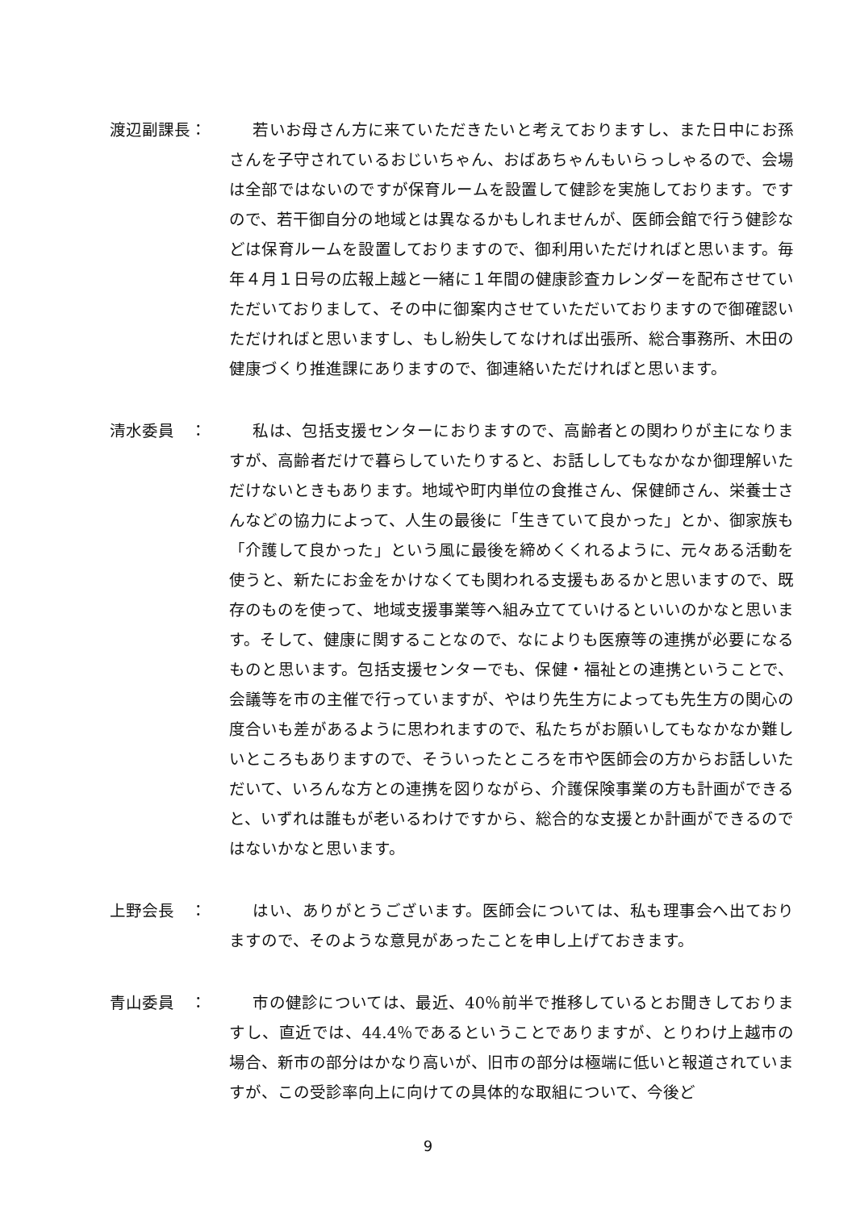渡辺副課長： 若いお母さん方に来ていただきたいと考えておりますし、また日中にお孫さんを子守されているおじいちゃん、おばあちゃんもいらっしゃるので、会場は全部ではないのですが保育ルームを設置して健診を実施しております。ですので、若干御自分の地域とは異なるかもしれませんが、医師会館で行う健診などは保育ルームを設置しておりますので、御利用いただければと思います。毎年４月１日号の広報上越と一緒に１年間の健康診査カレンダーを配布させていただいておりまして、その中に御案内させていただいておりますので御確認いただければと思いますし、もし紛失してなければ出張所、総合事務所、木田の健康づくり推進課にありますので、御連絡いただければと思います。
清水委員　： 私は、包括支援センターにおりますので、高齢者との関わりが主になりますが、高齢者だけで暮らしていたりすると、お話ししてもなかなか御理解いただけないときもあります。地域や町内単位の食推さん、保健師さん、栄養士さんなどの協力によって、人生の最後に「生きていて良かった」とか、御家族も「介護して良かった」という風に最後を締めくくれるように、元々ある活動を使うと、新たにお金をかけなくても関われる支援もあるかと思いますので、既存のものを使って、地域支援事業等へ組み立てていけるといいのかなと思います。そして、健康に関することなので、なによりも医療等の連携が必要になるものと思います。包括支援センターでも、保健・福祉との連携ということで、会議等を市の主催で行っていますが、やはり先生方によっても先生方の関心の度合いも差があるように思われますので、私たちがお願いしてもなかなか難しいところもありますので、そういったところを市や医師会の方からお話しいただいて、いろんな方との連携を図りながら、介護保険事業の方も計画ができると、いずれは誰もが老いるわけですから、総合的な支援とか計画ができるのではないかなと思います。
上野会長　： はい、ありがとうございます。医師会については、私も理事会へ出ておりますので、そのような意見があったことを申し上げておきます。
青山委員　： 市の健診については、最近、40％前半で推移しているとお聞きしておりますし、直近では、44.4％であるということでありますが、とりわけ上越市の場合、新市の部分はかなり高いが、旧市の部分は極端に低いと報道されていますが、この受診率向上に向けての具体的な取組について、今後ど
9